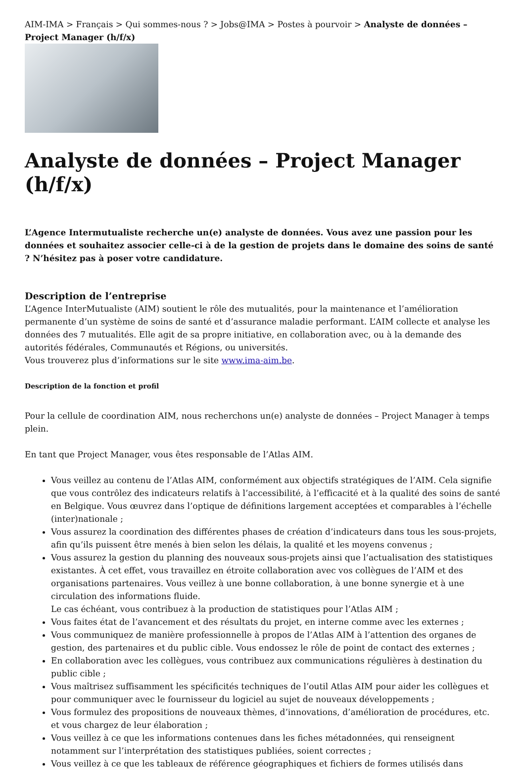AIM-IMA > Français > Qui sommes-nous ? > Jobs@IMA > Postes à pourvoir > Analyste de données – Project Manager (h/f/x)
Analyste de données – Project Manager (h/f/x)
L’Agence Intermutualiste recherche un(e) analyste de données. Vous avez une passion pour les données et souhaitez associer celle-ci à de la gestion de projets dans le domaine des soins de santé ? N’hésitez pas à poser votre candidature.
Description de l’entreprise
L’Agence InterMutualiste (AIM) soutient le rôle des mutualités, pour la maintenance et l’amélioration permanente d’un système de soins de santé et d’assurance maladie performant. L’AIM collecte et analyse les données des 7 mutualités. Elle agit de sa propre initiative, en collaboration avec, ou à la demande des autorités fédérales, Communautés et Régions, ou universités.
Vous trouverez plus d’informations sur le site www.ima-aim.be.
Description de la fonction et profil
Pour la cellule de coordination AIM, nous recherchons un(e) analyste de données – Project Manager à temps plein.
En tant que Project Manager, vous êtes responsable de l’Atlas AIM.
Vous veillez au contenu de l’Atlas AIM, conformément aux objectifs stratégiques de l’AIM. Cela signifie que vous contrôlez des indicateurs relatifs à l’accessibilité, à l’efficacité et à la qualité des soins de santé en Belgique. Vous œuvrez dans l’optique de définitions largement acceptées et comparables à l’échelle (inter)nationale ;
Vous assurez la coordination des différentes phases de création d’indicateurs dans tous les sous-projets, afin qu’ils puissent être menés à bien selon les délais, la qualité et les moyens convenus ;
Vous assurez la gestion du planning des nouveaux sous-projets ainsi que l’actualisation des statistiques existantes. À cet effet, vous travaillez en étroite collaboration avec vos collègues de l’AIM et des organisations partenaires. Vous veillez à une bonne collaboration, à une bonne synergie et à une circulation des informations fluide.
Le cas échéant, vous contribuez à la production de statistiques pour l’Atlas AIM ;
Vous faites état de l’avancement et des résultats du projet, en interne comme avec les externes ;
Vous communiquez de manière professionnelle à propos de l’Atlas AIM à l’attention des organes de gestion, des partenaires et du public cible. Vous endossez le rôle de point de contact des externes ;
En collaboration avec les collègues, vous contribuez aux communications régulières à destination du public cible ;
Vous maîtrisez suffisamment les spécificités techniques de l’outil Atlas AIM pour aider les collègues et pour communiquer avec le fournisseur du logiciel au sujet de nouveaux développements ;
Vous formulez des propositions de nouveaux thèmes, d’innovations, d’amélioration de procédures, etc. et vous chargez de leur élaboration ;
Vous veillez à ce que les informations contenues dans les fiches métadonnées, qui renseignent notamment sur l’interprétation des statistiques publiées, soient correctes ;
Vous veillez à ce que les tableaux de référence géographiques et fichiers de formes utilisés dans